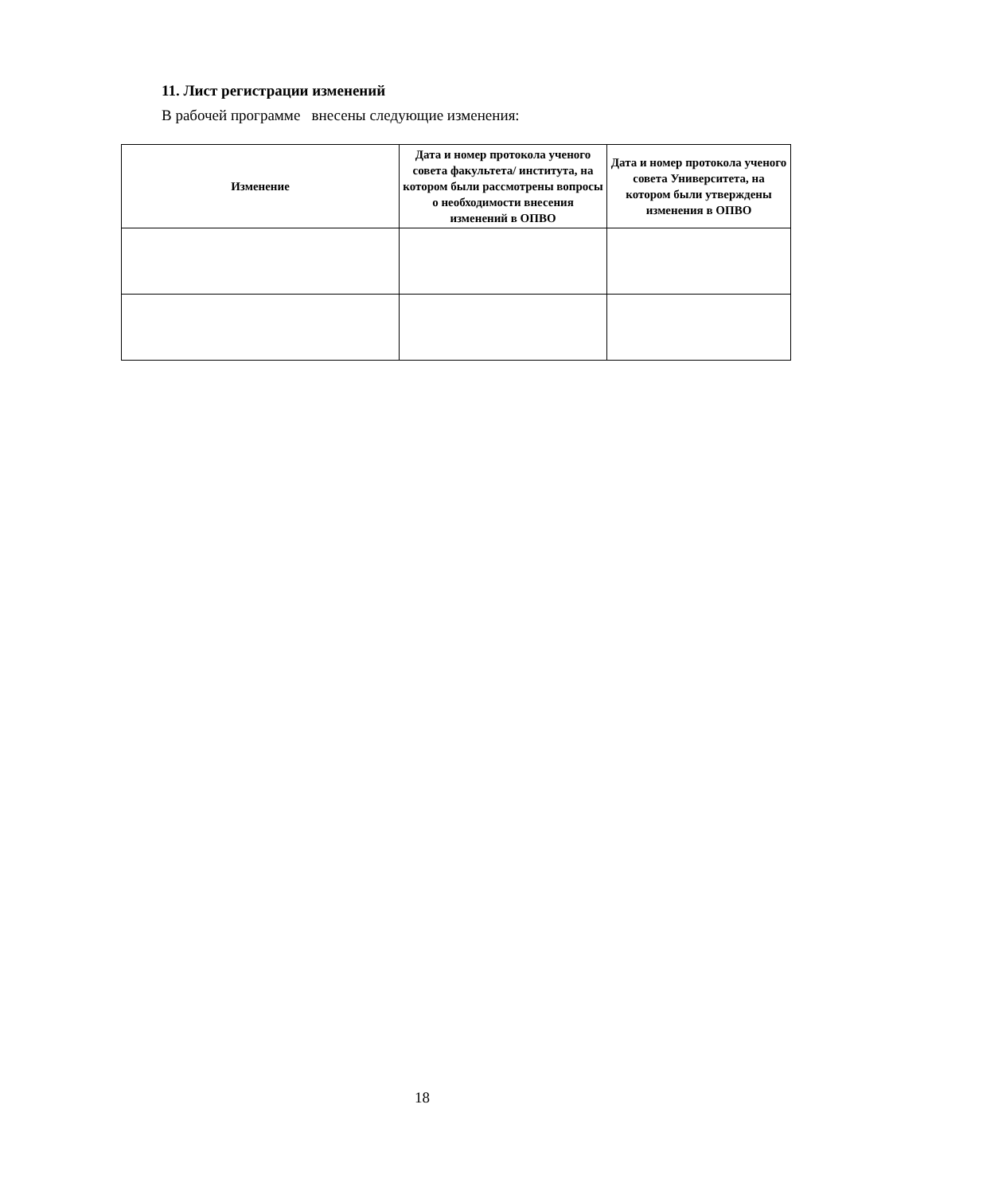11. Лист регистрации изменений
В рабочей программе внесены следующие изменения:
| Изменение | Дата и номер протокола ученого совета факультета/ института, на котором были рассмотрены вопросы о необходимости внесения изменений в ОПВО | Дата и номер протокола ученого совета Университета, на котором были утверждены изменения в ОПВО |
| --- | --- | --- |
18